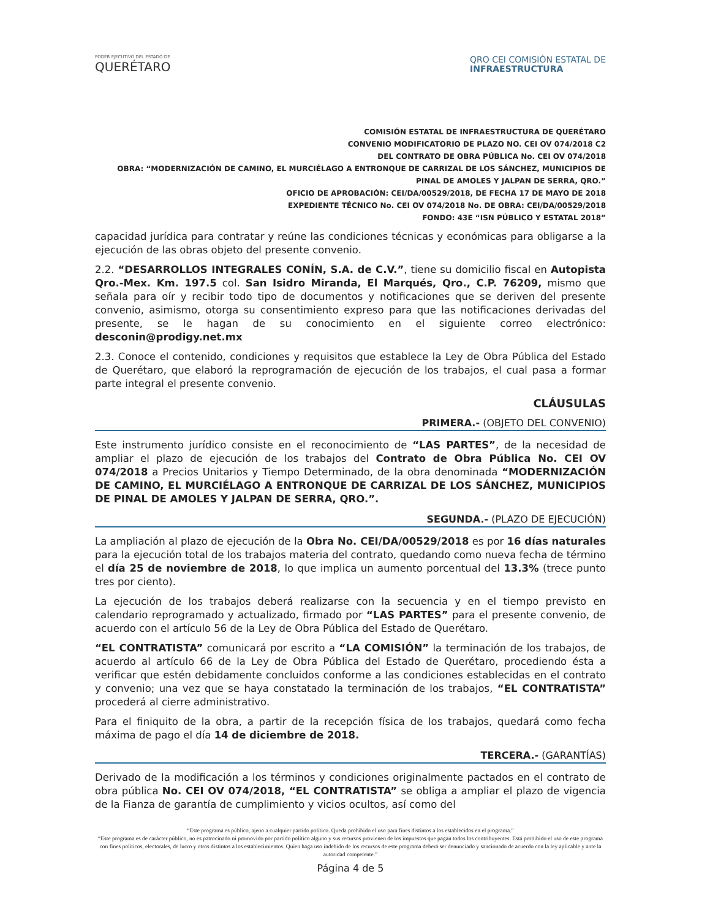PODER EJECUTIVO DEL ESTADO DE
QUERÉTARO
QRO CEI COMISIÓN ESTATAL DE
INFRAESTRUCTURA
COMISIÓN ESTATAL DE INFRAESTRUCTURA DE QUERÉTARO
CONVENIO MODIFICATORIO DE PLAZO NO. CEI OV 074/2018 C2
DEL CONTRATO DE OBRA PÚBLICA No. CEI OV 074/2018
OBRA: “MODERNIZACIÓN DE CAMINO, EL MURCIÉLAGO A ENTRONQUE DE CARRIZAL DE LOS SÁNCHEZ, MUNICIPIOS DE PINAL DE AMOLES Y JALPAN DE SERRA, QRO.”
OFICIO DE APROBACIÓN: CEI/DA/00529/2018, DE FECHA 17 DE MAYO DE 2018
EXPEDIENTE TÉCNICO No. CEI OV 074/2018 No. DE OBRA: CEI/DA/00529/2018
FONDO: 43E “ISN PÚBLICO Y ESTATAL 2018”
capacidad jurídica para contratar y reúne las condiciones técnicas y económicas para obligarse a la ejecución de las obras objeto del presente convenio.
2.2. “DESARROLLOS INTEGRALES CONÍN, S.A. de C.V.”, tiene su domicilio fiscal en Autopista Qro.-Mex. Km. 197.5 col. San Isidro Miranda, El Marqués, Qro., C.P. 76209, mismo que señala para oír y recibir todo tipo de documentos y notificaciones que se deriven del presente convenio, asimismo, otorga su consentimiento expreso para que las notificaciones derivadas del presente, se le hagan de su conocimiento en el siguiente correo electrónico: desconin@prodigy.net.mx
2.3. Conoce el contenido, condiciones y requisitos que establece la Ley de Obra Pública del Estado de Querétaro, que elaboró la reprogramación de ejecución de los trabajos, el cual pasa a formar parte integral el presente convenio.
CLÁUSULAS
PRIMERA.- (OBJETO DEL CONVENIO)
Este instrumento jurídico consiste en el reconocimiento de “LAS PARTES”, de la necesidad de ampliar el plazo de ejecución de los trabajos del Contrato de Obra Pública No. CEI OV 074/2018 a Precios Unitarios y Tiempo Determinado, de la obra denominada “MODERNIZACIÓN DE CAMINO, EL MURCIÉLAGO A ENTRONQUE DE CARRIZAL DE LOS SÁNCHEZ, MUNICIPIOS DE PINAL DE AMOLES Y JALPAN DE SERRA, QRO.”.
SEGUNDA.- (PLAZO DE EJECUCIÓN)
La ampliación al plazo de ejecución de la Obra No. CEI/DA/00529/2018 es por 16 días naturales para la ejecución total de los trabajos materia del contrato, quedando como nueva fecha de término el día 25 de noviembre de 2018, lo que implica un aumento porcentual del 13.3% (trece punto tres por ciento).
La ejecución de los trabajos deberá realizarse con la secuencia y en el tiempo previsto en calendario reprogramado y actualizado, firmado por “LAS PARTES” para el presente convenio, de acuerdo con el artículo 56 de la Ley de Obra Pública del Estado de Querétaro.
“EL CONTRATISTA” comunicará por escrito a “LA COMISIÓN” la terminación de los trabajos, de acuerdo al artículo 66 de la Ley de Obra Pública del Estado de Querétaro, procediendo ésta a verificar que estén debidamente concluidos conforme a las condiciones establecidas en el contrato y convenio; una vez que se haya constatado la terminación de los trabajos, “EL CONTRATISTA” procederá al cierre administrativo.
Para el finiquito de la obra, a partir de la recepción física de los trabajos, quedará como fecha máxima de pago el día 14 de diciembre de 2018.
TERCERA.- (GARANTÍAS)
Derivado de la modificación a los términos y condiciones originalmente pactados en el contrato de obra pública No. CEI OV 074/2018, “EL CONTRATISTA” se obliga a ampliar el plazo de vigencia de la Fianza de garantía de cumplimiento y vicios ocultos, así como del
“Este programa es público, ajeno a cualquier partido político. Queda prohibido el uso para fines distintos a los establecidos en el programa.”
“Este programa es de carácter público, no es patrocinado ni promovido por partido político alguno y sus recursos provienen de los impuestos que pagan todos los contribuyentes. Está prohibido el uso de este programa con fines políticos, electorales, de lucro y otros distintos a los establecimientos. Quien haga uso indebido de los recursos de este programa deberá ser denunciado y sancionado de acuerdo con la ley aplicable y ante la autoridad competente.”
Página 4 de 5